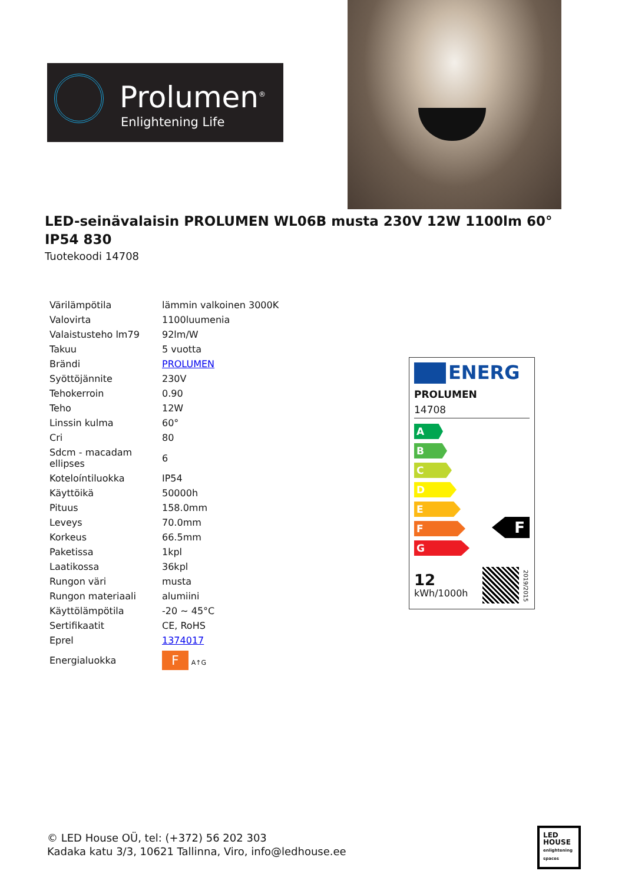Prolumen<sup>®</sup>
Enlightening Life
LED-seinävalaisin PROLUMEN WL06B musta 230V 12W 1100lm 60° IP54 830
Tuotekoodi 14708
| Värilämpötila | lämmin valkoinen 3000K |
| Valovirta | 1100luumenia |
| Valaistusteho lm79 | 92lm/W |
| Takuu | 5 vuotta |
| Brändi | PROLUMEN |
| Syöttöjännite | 230V |
| Tehokerroin | 0.90 |
| Teho | 12W |
| Linssin kulma | 60° |
| Cri | 80 |
| Sdcm - macadam ellipses | 6 |
| Koteloíntiluokka | IP54 |
| Käyttöikä | 50000h |
| Pituus | 158.0mm |
| Leveys | 70.0mm |
| Korkeus | 66.5mm |
| Paketissa | 1kpl |
| Laatikossa | 36kpl |
| Rungon väri | musta |
| Rungon materiaali | alumiini |
| Käyttölämpötila | -20 ~ 45°C |
| Sertifikaatit | CE, RoHS |
| Eprel | 1374017 |
| Energialuokka | F A↑G |
ENERG
PROLUMEN
14708
A
B
C
D
E
F
G
F
12
kWh/1000h
2019/2015
© LED House OÜ, tel: (+372) 56 202 303
Kadaka katu 3/3, 10621 Tallinna, Viro, info@ledhouse.ee
LED
HOUSE
enlightening spaces